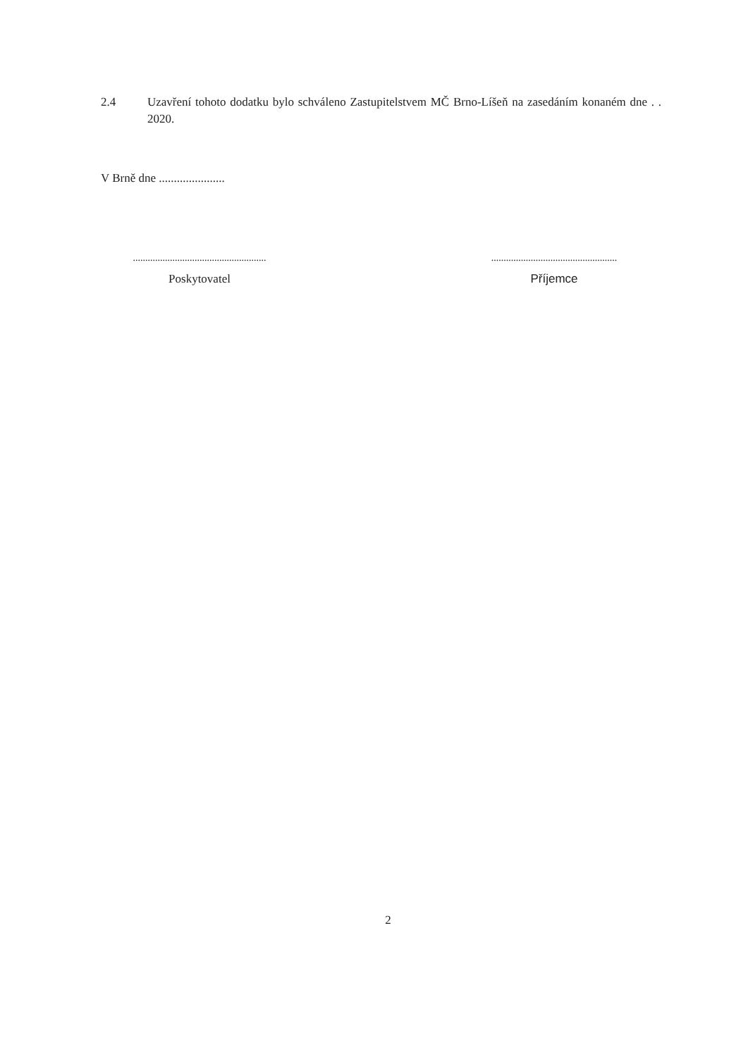2.4 Uzavření tohoto dodatku bylo schváleno Zastupitelstvem MČ Brno-Líšeň na zasedáním konaném dne . . 2020.
V Brně dne ......................
......................................................
Poskytovatel
...................................................
Příjemce
2